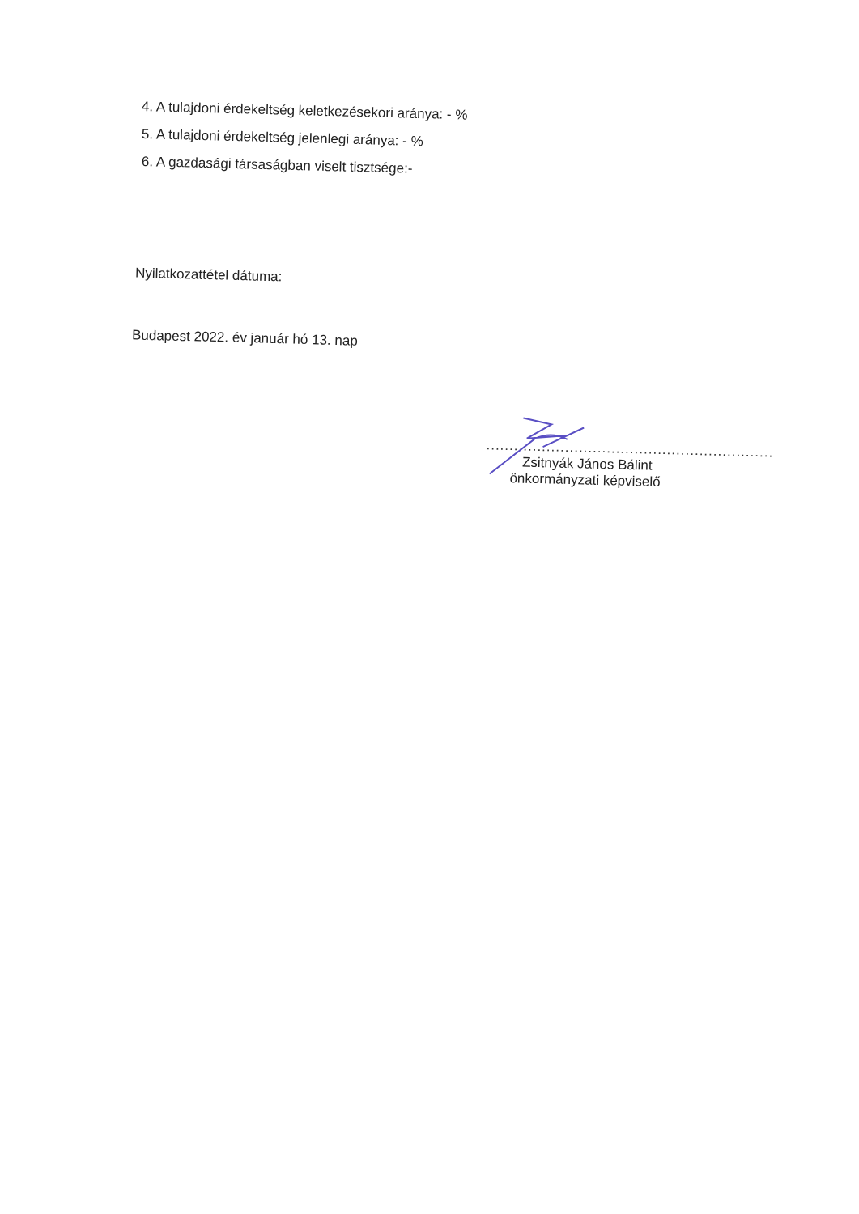4. A tulajdoni érdekeltség keletkezésekori aránya: - %
5. A tulajdoni érdekeltség jelenlegi aránya: - %
6. A gazdasági társaságban viselt tisztsége:-
Nyilatkozattétel dátuma:
Budapest 2022. év január hó 13. nap
..............................................................
Zsitnyák János Bálint
önkormányzati képviselő